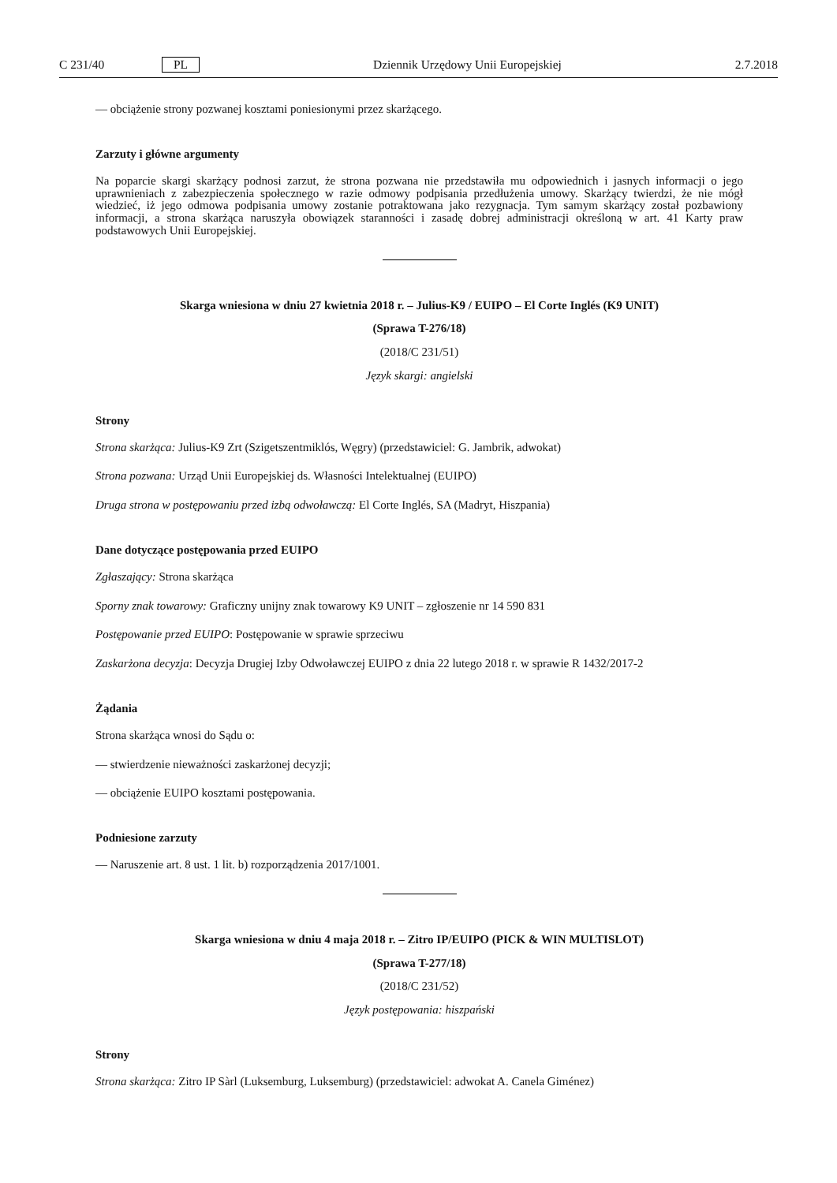C 231/40 PL Dziennik Urzędowy Unii Europejskiej 2.7.2018
— obciążenie strony pozwanej kosztami poniesionymi przez skarżącego.
Zarzuty i główne argumenty
Na poparcie skargi skarżący podnosi zarzut, że strona pozwana nie przedstawiła mu odpowiednich i jasnych informacji o jego uprawnieniach z zabezpieczenia społecznego w razie odmowy podpisania przedłużenia umowy. Skarżący twierdzi, że nie mógł wiedzieć, iż jego odmowa podpisania umowy zostanie potraktowana jako rezygnacja. Tym samym skarżący został pozbawiony informacji, a strona skarżąca naruszyła obowiązek staranności i zasadę dobrej administracji określoną w art. 41 Karty praw podstawowych Unii Europejskiej.
Skarga wniesiona w dniu 27 kwietnia 2018 r. – Julius-K9 / EUIPO – El Corte Inglés (K9 UNIT)
(Sprawa T-276/18)
(2018/C 231/51)
Język skargi: angielski
Strony
Strona skarżąca: Julius-K9 Zrt (Szigetszentmiklós, Węgry) (przedstawiciel: G. Jambrik, adwokat)
Strona pozwana: Urząd Unii Europejskiej ds. Własności Intelektualnej (EUIPO)
Druga strona w postępowaniu przed izbą odwoławczą: El Corte Inglés, SA (Madryt, Hiszpania)
Dane dotyczące postępowania przed EUIPO
Zgłaszający: Strona skarżąca
Sporny znak towarowy: Graficzny unijny znak towarowy K9 UNIT – zgłoszenie nr 14 590 831
Postępowanie przed EUIPO: Postępowanie w sprawie sprzeciwu
Zaskarżona decyzja: Decyzja Drugiej Izby Odwoławczej EUIPO z dnia 22 lutego 2018 r. w sprawie R 1432/2017-2
Żądania
Strona skarżąca wnosi do Sądu o:
— stwierdzenie nieważności zaskarżonej decyzji;
— obciążenie EUIPO kosztami postępowania.
Podniesione zarzuty
— Naruszenie art. 8 ust. 1 lit. b) rozporządzenia 2017/1001.
Skarga wniesiona w dniu 4 maja 2018 r. – Zitro IP/EUIPO (PICK & WIN MULTISLOT)
(Sprawa T-277/18)
(2018/C 231/52)
Język postępowania: hiszpański
Strony
Strona skarżąca: Zitro IP Sàrl (Luksemburg, Luksemburg) (przedstawiciel: adwokat A. Canela Giménez)